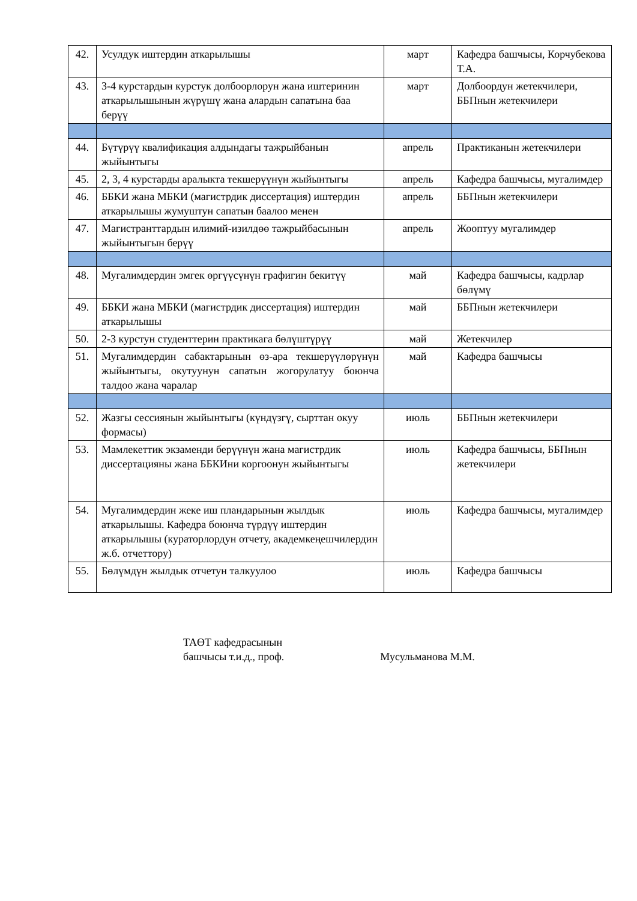| 42. | Усулдук иштердин аткарылышы | март | Кафедра башчысы, Корчубекова Т.А. |
| 43. | 3-4 курстардын курстук долбоорлорун жана иштеринин аткарылышынын жүрүшү жана алардын сапатына баа берүү | март | Долбоордун жетекчилери, ББПнын жетекчилери |
| 44. | Бүтүрүү квалификация алдындагы тажрыйбанын жыйынтыгы | апрель | Практиканын жетекчилери |
| 45. | 2, 3, 4 курстарды аралыкта текшерүүнүн жыйынтыгы | апрель | Кафедра башчысы, мугалимдер |
| 46. | ББКИ жана МБКИ (магистрдик диссертация) иштердин аткарылышы жумуштун сапатын баалоо менен | апрель | ББПнын жетекчилери |
| 47. | Магистранттардын илимий-изилдөө тажрыйбасынын жыйынтыгын берүү | апрель | Жооптуу мугалимдер |
| 48. | Мугалимдердин эмгек өргүүсүнүн графигин бекитүү | май | Кафедра башчысы, кадрлар бөлүмү |
| 49. | ББКИ жана МБКИ (магистрдик диссертация) иштердин аткарылышы | май | ББПнын жетекчилери |
| 50. | 2-3 курстун студенттерин практикага бөлүштүрүү | май | Жетекчилер |
| 51. | Мугалимдердин сабактарынын өз-ара текшерүүлөрүнүн жыйынтыгы, окутуунун сапатын жогорулатуу боюнча талдоо жана чаралар | май | Кафедра башчысы |
| 52. | Жазгы сессиянын жыйынтыгы (күндүзгү, сырттан окуу формасы) | июль | ББПнын жетекчилери |
| 53. | Мамлекеттик экзаменди берүүнүн жана магистрдик диссертацияны жана ББКИни коргоонун жыйынтыгы | июль | Кафедра башчысы, ББПнын жетекчилери |
| 54. | Мугалимдердин жеке иш пландарынын жылдык аткарылышы. Кафедра боюнча түрдүү иштердин аткарылышы (кураторлордун отчету, академкеңешчилердин ж.б. отчеттору) | июль | Кафедра башчысы, мугалимдер |
| 55. | Бөлүмдүн жылдык отчетун талкуулоо | июль | Кафедра башчысы |
ТАӨТ кафедрасынын
башчысы т.и.д., проф.
Мусульманова М.М.